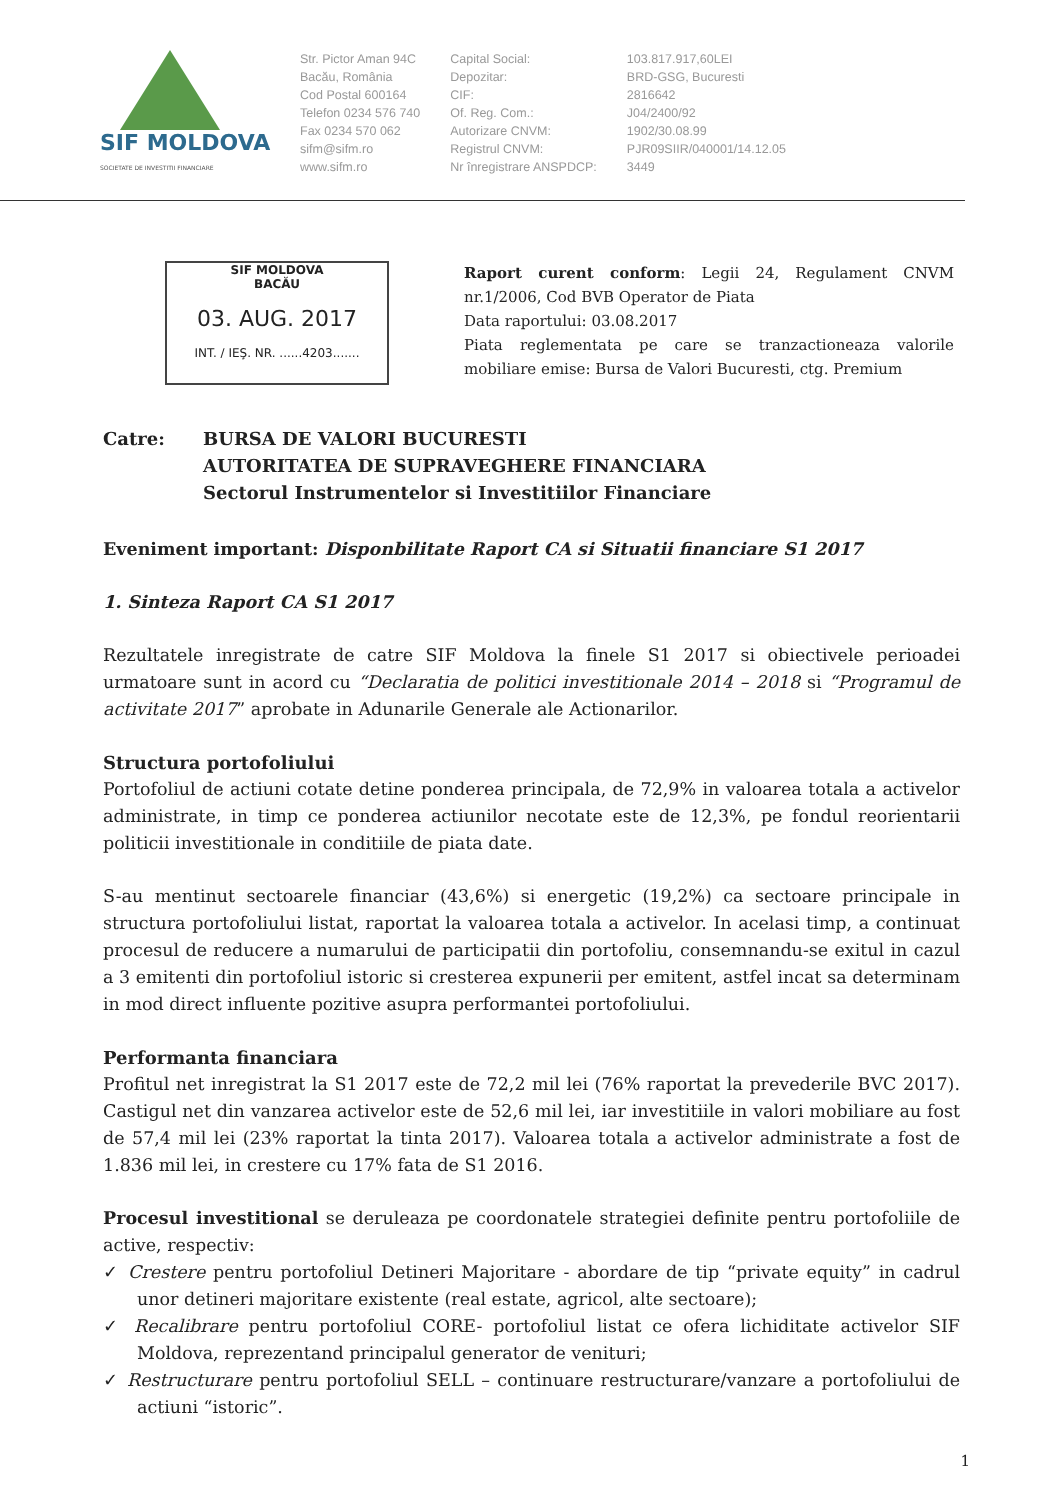SIF MOLDOVA
SOCIETATE DE INVESTITII FINANCIARE
Str. Pictor Aman 94C
Bacău, România
Cod Postal 600164
Telefon 0234 576 740
Fax 0234 570 062
sifm@sifm.ro
www.sifm.ro
Capital Social:
Depozitar:
CIF:
Of. Reg. Com.:
Autorizare CNVM:
Registrul CNVM:
Nr înregistrare ANSPDCP:
103.817.917,60LEI
BRD-GSG, Bucuresti
2816642
J04/2400/92
1902/30.08.99
PJR09SIIR/040001/14.12.05
3449
SIF MOLDOVA
BACĂU
03. AUG. 2017
INT. / IEŞ. NR. ......4203.......
Raport curent conform: Legii 24, Regulament CNVM nr.1/2006, Cod BVB Operator de Piata
Data raportului: 03.08.2017
Piata reglementata pe care se tranzactioneaza valorile mobiliare emise: Bursa de Valori Bucuresti, ctg. Premium
Catre: BURSA DE VALORI BUCURESTI
AUTORITATEA DE SUPRAVEGHERE FINANCIARA
Sectorul Instrumentelor si Investitiilor Financiare
Eveniment important: Disponbilitate Raport CA si Situatii financiare S1 2017
1. Sinteza Raport CA S1 2017
Rezultatele inregistrate de catre SIF Moldova la finele S1 2017 si obiectivele perioadei urmatoare sunt in acord cu “Declaratia de politici investitionale 2014 – 2018 si “Programul de activitate 2017” aprobate in Adunarile Generale ale Actionarilor.
Structura portofoliului
Portofoliul de actiuni cotate detine ponderea principala, de 72,9% in valoarea totala a activelor administrate, in timp ce ponderea actiunilor necotate este de 12,3%, pe fondul reorientarii politicii investitionale in conditiile de piata date.
S-au mentinut sectoarele financiar (43,6%) si energetic (19,2%) ca sectoare principale in structura portofoliului listat, raportat la valoarea totala a activelor. In acelasi timp, a continuat procesul de reducere a numarului de participatii din portofoliu, consemnandu-se exitul in cazul a 3 emitenti din portofoliul istoric si cresterea expunerii per emitent, astfel incat sa determinam in mod direct influente pozitive asupra performantei portofoliului.
Performanta financiara
Profitul net inregistrat la S1 2017 este de 72,2 mil lei (76% raportat la prevederile BVC 2017). Castigul net din vanzarea activelor este de 52,6 mil lei, iar investitiile in valori mobiliare au fost de 57,4 mil lei (23% raportat la tinta 2017). Valoarea totala a activelor administrate a fost de 1.836 mil lei, in crestere cu 17% fata de S1 2016.
Procesul investitional se deruleaza pe coordonatele strategiei definite pentru portofoliile de active, respectiv:
✓ Crestere pentru portofoliul Detineri Majoritare - abordare de tip “private equity” in cadrul unor detineri majoritare existente (real estate, agricol, alte sectoare);
✓ Recalibrare pentru portofoliul CORE- portofoliul listat ce ofera lichiditate activelor SIF Moldova, reprezentand principalul generator de venituri;
✓ Restructurare pentru portofoliul SELL – continuare restructurare/vanzare a portofoliului de actiuni “istoric”.
1